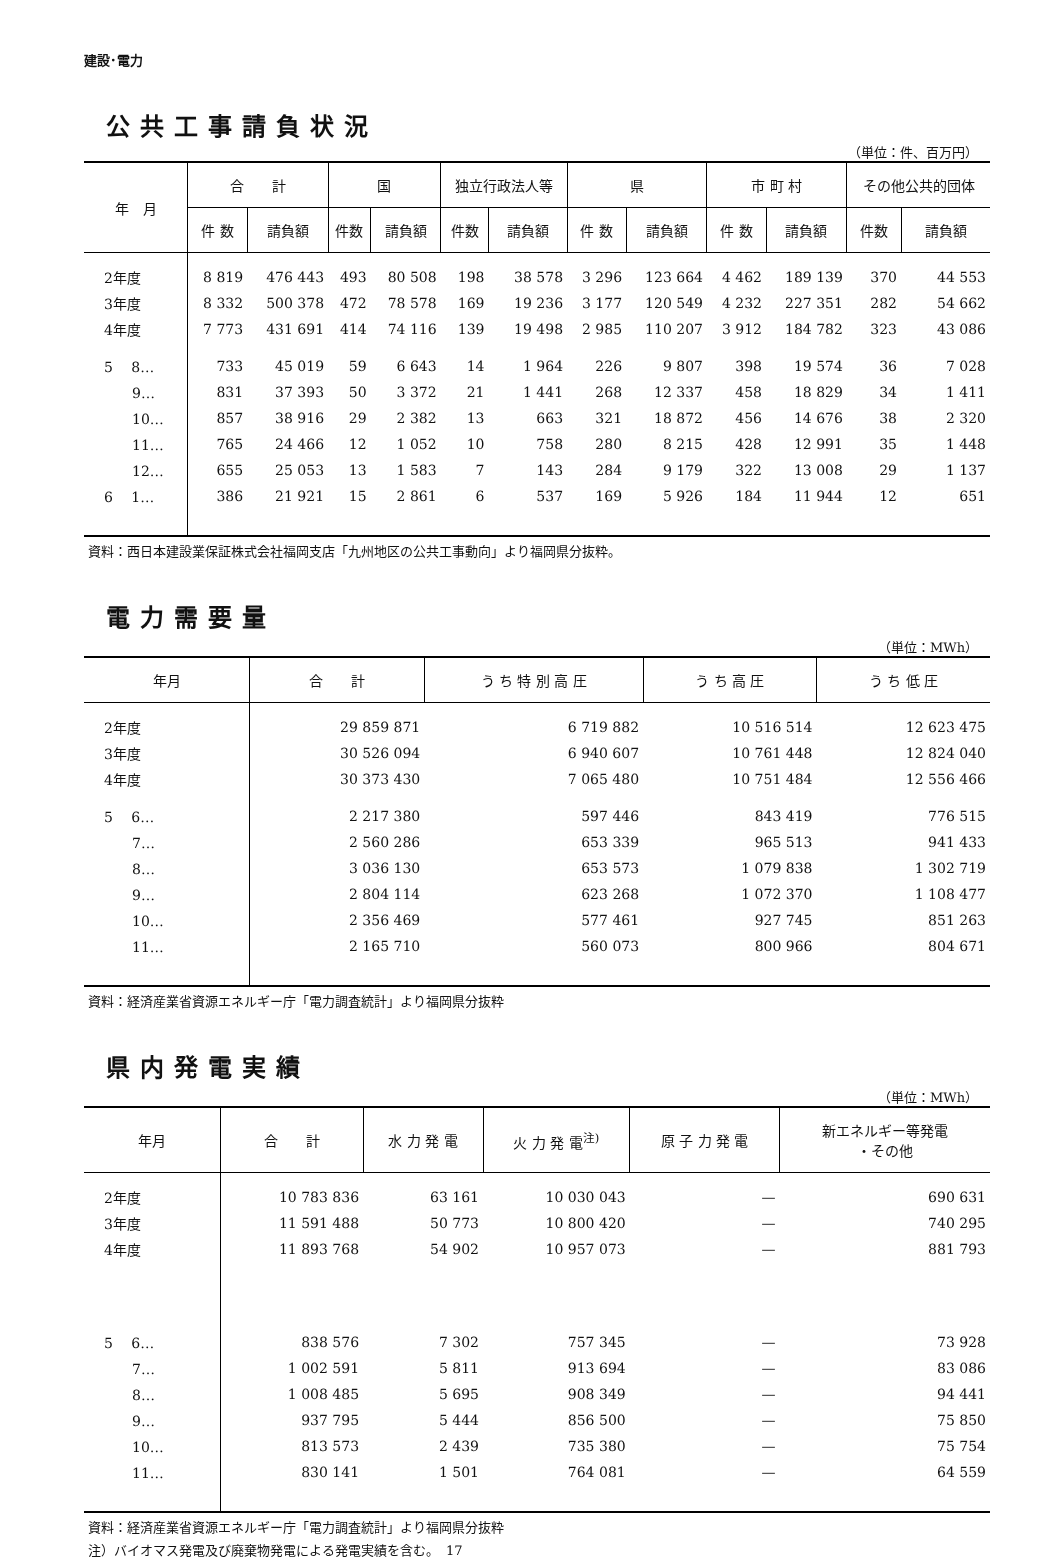建設･電力
公共工事請負状況
（単位：件、百万円）
| 年 月 | 合 計 | | 国 | | 独立行政法人等 | | 県 | | 市 町 村 | | その他公共的団体 | |
| --- | --- | --- | --- | --- | --- | --- | --- | --- | --- | --- | --- | --- |
| | 件 数 | 請負額 | 件数 | 請負額 | 件数 | 請負額 | 件 数 | 請負額 | 件 数 | 請負額 | 件数 | 請負額 |
| 2年度 | 8 819 | 476 443 | 493 | 80 508 | 198 | 38 578 | 3 296 | 123 664 | 4 462 | 189 139 | 370 | 44 553 |
| 3年度 | 8 332 | 500 378 | 472 | 78 578 | 169 | 19 236 | 3 177 | 120 549 | 4 232 | 227 351 | 282 | 54 662 |
| 4年度 | 7 773 | 431 691 | 414 | 74 116 | 139 | 19 498 | 2 985 | 110 207 | 3 912 | 184 782 | 323 | 43 086 |
| 5 8… | 733 | 45 019 | 59 | 6 643 | 14 | 1 964 | 226 | 9 807 | 398 | 19 574 | 36 | 7 028 |
| 9… | 831 | 37 393 | 50 | 3 372 | 21 | 1 441 | 268 | 12 337 | 458 | 18 829 | 34 | 1 411 |
| 10… | 857 | 38 916 | 29 | 2 382 | 13 | 663 | 321 | 18 872 | 456 | 14 676 | 38 | 2 320 |
| 11… | 765 | 24 466 | 12 | 1 052 | 10 | 758 | 280 | 8 215 | 428 | 12 991 | 35 | 1 448 |
| 12… | 655 | 25 053 | 13 | 1 583 | 7 | 143 | 284 | 9 179 | 322 | 13 008 | 29 | 1 137 |
| 6 1… | 386 | 21 921 | 15 | 2 861 | 6 | 537 | 169 | 5 926 | 184 | 11 944 | 12 | 651 |
資料：西日本建設業保証株式会社福岡支店「九州地区の公共工事動向」より福岡県分抜粋。
電力需要量
（単位：MWh）
| 年月 | 合 計 | う ち 特 別 高 圧 | う ち 高 圧 | う ち 低 圧 |
| --- | --- | --- | --- | --- |
| 2年度 | 29 859 871 | 6 719 882 | 10 516 514 | 12 623 475 |
| 3年度 | 30 526 094 | 6 940 607 | 10 761 448 | 12 824 040 |
| 4年度 | 30 373 430 | 7 065 480 | 10 751 484 | 12 556 466 |
| 5 6… | 2 217 380 | 597 446 | 843 419 | 776 515 |
| 7… | 2 560 286 | 653 339 | 965 513 | 941 433 |
| 8… | 3 036 130 | 653 573 | 1 079 838 | 1 302 719 |
| 9… | 2 804 114 | 623 268 | 1 072 370 | 1 108 477 |
| 10… | 2 356 469 | 577 461 | 927 745 | 851 263 |
| 11… | 2 165 710 | 560 073 | 800 966 | 804 671 |
資料：経済産業省資源エネルギー庁「電力調査統計」より福岡県分抜粋
県内発電実績
（単位：MWh）
| 年月 | 合 計 | 水 力 発 電 | 火 力 発 電<sup>注)</sup> | 原 子 力 発 電 | 新エネルギー等発電 ・その他 |
| --- | --- | --- | --- | --- | --- |
| 2年度 | 10 783 836 | 63 161 | 10 030 043 | — | 690 631 |
| 3年度 | 11 591 488 | 50 773 | 10 800 420 | — | 740 295 |
| 4年度 | 11 893 768 | 54 902 | 10 957 073 | — | 881 793 |
| 5 6… | 838 576 | 7 302 | 757 345 | — | 73 928 |
| 7… | 1 002 591 | 5 811 | 913 694 | — | 83 086 |
| 8… | 1 008 485 | 5 695 | 908 349 | — | 94 441 |
| 9… | 937 795 | 5 444 | 856 500 | — | 75 850 |
| 10… | 813 573 | 2 439 | 735 380 | — | 75 754 |
| 11… | 830 141 | 1 501 | 764 081 | — | 64 559 |
資料：経済産業省資源エネルギー庁「電力調査統計」より福岡県分抜粋
注）バイオマス発電及び廃棄物発電による発電実績を含む。　17